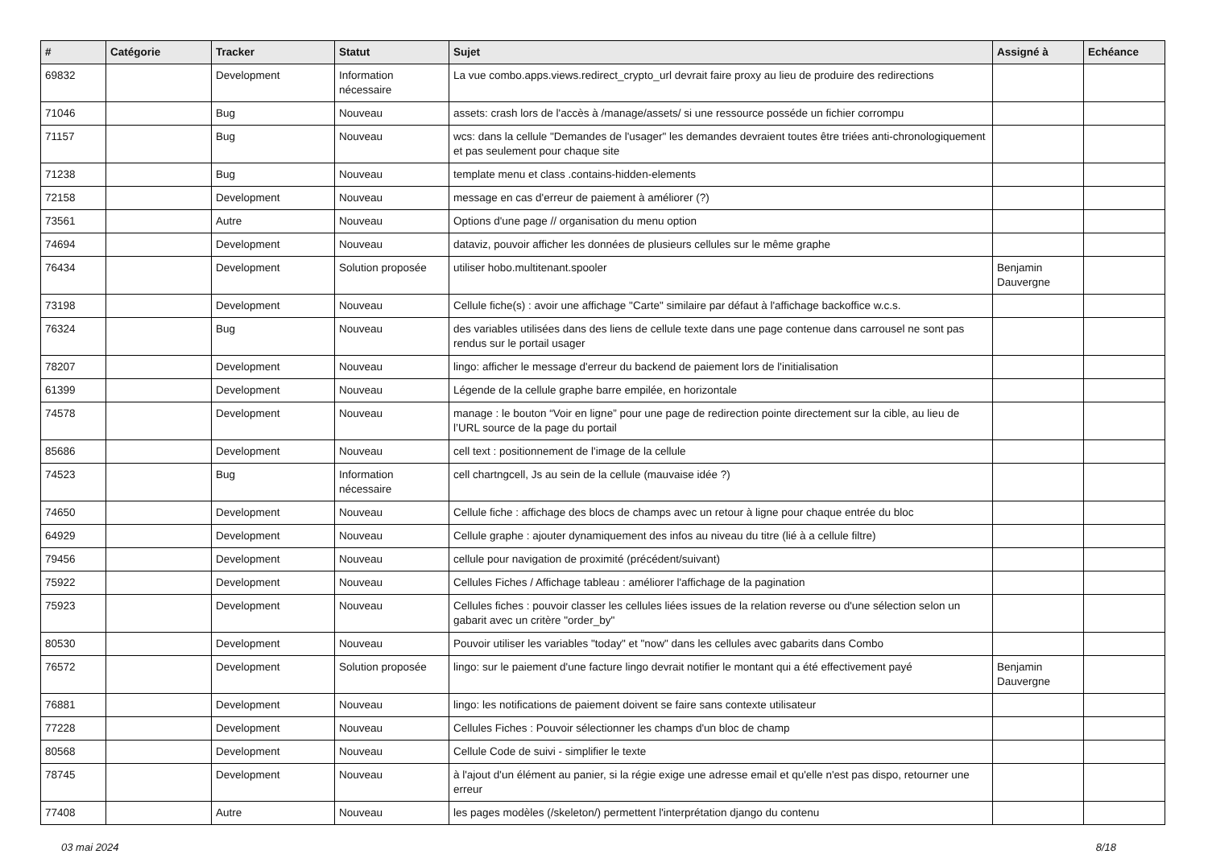| # | Catégorie | Tracker | Statut | Sujet | Assigné à | Echéance |
| --- | --- | --- | --- | --- | --- | --- |
| 69832 | | Development | Information nécessaire | La vue combo.apps.views.redirect_crypto_url devrait faire proxy au lieu de produire des redirections | | |
| 71046 | | Bug | Nouveau | assets: crash lors de l'accès à /manage/assets/ si une ressource posséde un fichier corrompu | | |
| 71157 | | Bug | Nouveau | wcs: dans la cellule "Demandes de l'usager" les demandes devraient toutes être triées anti-chronologiquement et pas seulement pour chaque site | | |
| 71238 | | Bug | Nouveau | template menu et class .contains-hidden-elements | | |
| 72158 | | Development | Nouveau | message en cas d'erreur de paiement à améliorer (?) | | |
| 73561 | | Autre | Nouveau | Options d'une page // organisation du menu option | | |
| 74694 | | Development | Nouveau | dataviz, pouvoir afficher les données de plusieurs cellules sur le même graphe | | |
| 76434 | | Development | Solution proposée | utiliser hobo.multitenant.spooler | Benjamin Dauvergne | |
| 73198 | | Development | Nouveau | Cellule fiche(s) : avoir une affichage "Carte" similaire par défaut à l'affichage backoffice w.c.s. | | |
| 76324 | | Bug | Nouveau | des variables utilisées dans des liens de cellule texte dans une page contenue dans carrousel ne sont pas rendus sur le portail usager | | |
| 78207 | | Development | Nouveau | lingo: afficher le message d'erreur du backend de paiement lors de l'initialisation | | |
| 61399 | | Development | Nouveau | Légende de la cellule graphe barre empilée, en horizontale | | |
| 74578 | | Development | Nouveau | manage : le bouton “Voir en ligne” pour une page de redirection pointe directement sur la cible, au lieu de l’URL source de la page du portail | | |
| 85686 | | Development | Nouveau | cell text : positionnement de l'image de la cellule | | |
| 74523 | | Bug | Information nécessaire | cell chartngcell, Js au sein de la cellule (mauvaise idée ?) | | |
| 74650 | | Development | Nouveau | Cellule fiche : affichage des blocs de champs avec un retour à ligne pour chaque entrée du bloc | | |
| 64929 | | Development | Nouveau | Cellule graphe : ajouter dynamiquement des infos au niveau du titre (lié à a cellule filtre) | | |
| 79456 | | Development | Nouveau | cellule pour navigation de proximité (précédent/suivant) | | |
| 75922 | | Development | Nouveau | Cellules Fiches / Affichage tableau : améliorer l'affichage de la pagination | | |
| 75923 | | Development | Nouveau | Cellules fiches : pouvoir classer les cellules liées issues de la relation reverse ou d'une sélection selon un gabarit avec un critère "order_by" | | |
| 80530 | | Development | Nouveau | Pouvoir utiliser les variables "today" et "now" dans les cellules avec gabarits dans Combo | | |
| 76572 | | Development | Solution proposée | lingo: sur le paiement d'une facture lingo devrait notifier le montant qui a été effectivement payé | Benjamin Dauvergne | |
| 76881 | | Development | Nouveau | lingo: les notifications de paiement doivent se faire sans contexte utilisateur | | |
| 77228 | | Development | Nouveau | Cellules Fiches : Pouvoir sélectionner les champs d'un bloc de champ | | |
| 80568 | | Development | Nouveau | Cellule Code de suivi - simplifier le texte | | |
| 78745 | | Development | Nouveau | à l'ajout d'un élément au panier, si la régie exige une adresse email et qu'elle n'est pas dispo, retourner une erreur | | |
| 77408 | | Autre | Nouveau | les pages modèles (/skeleton/) permettent l'interprétation django du contenu | | |
03 mai 2024 8/18